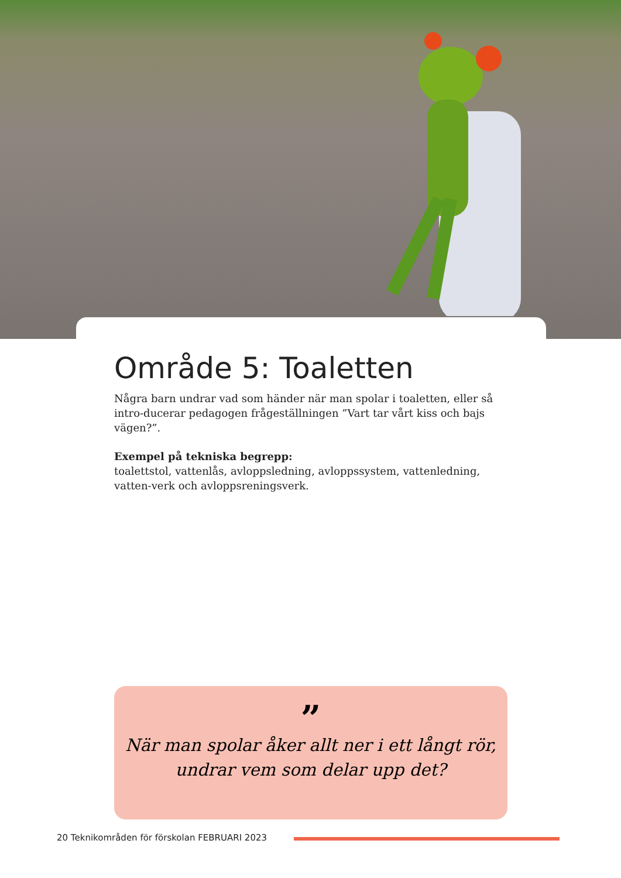Område 5: Toaletten
Några barn undrar vad som händer när man spolar i toaletten, eller så intro-ducerar pedagogen frågeställningen ”Vart tar vårt kiss och bajs vägen?”.
Exempel på tekniska begrepp:
toalettstol, vattenlås, avloppsledning, avloppssystem, vattenledning, vatten-verk och avloppsreningsverk.
”
När man spolar åker allt ner i ett långt rör,
undrar vem som delar upp det?
20 Teknikområden för förskolan FEBRUARI 2023